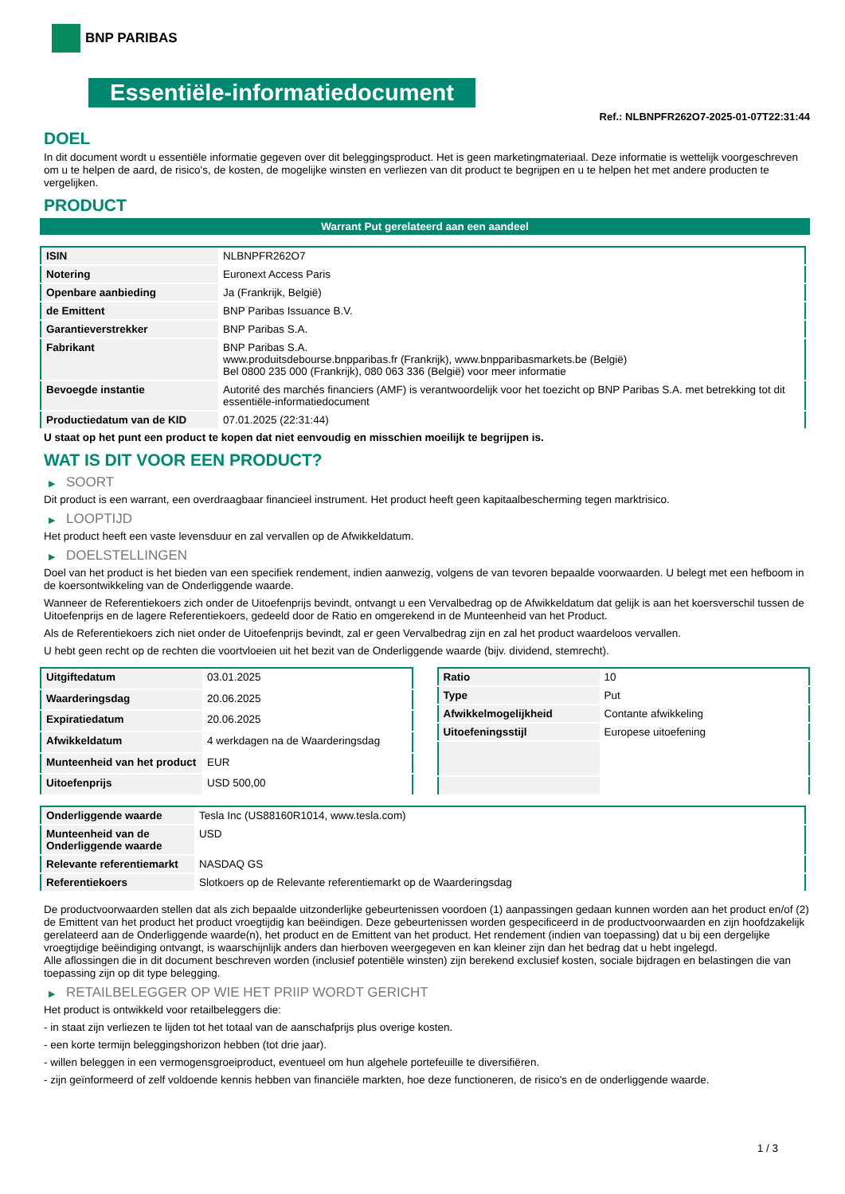BNP PARIBAS
Essentiële-informatiedocument
Ref.: NLBNPFR262O7-2025-01-07T22:31:44
DOEL
In dit document wordt u essentiële informatie gegeven over dit beleggingsproduct. Het is geen marketingmateriaal. Deze informatie is wettelijk voorgeschreven om u te helpen de aard, de risico's, de kosten, de mogelijke winsten en verliezen van dit product te begrijpen en u te helpen het met andere producten te vergelijken.
PRODUCT
Warrant Put gerelateerd aan een aandeel
| ISIN | NLBNPFR262O7 |
| Notering | Euronext Access Paris |
| Openbare aanbieding | Ja (Frankrijk, België) |
| de Emittent | BNP Paribas Issuance B.V. |
| Garantieverstrekker | BNP Paribas S.A. |
| Fabrikant | BNP Paribas S.A. www.produitsdebourse.bnpparibas.fr (Frankrijk), www.bnpparibasmarkets.be (België) Bel 0800 235 000 (Frankrijk), 080 063 336 (België) voor meer informatie |
| Bevoegde instantie | Autorité des marchés financiers (AMF) is verantwoordelijk voor het toezicht op BNP Paribas S.A. met betrekking tot dit essentiële-informatiedocument |
| Productiedatum van de KID | 07.01.2025 (22:31:44) |
U staat op het punt een product te kopen dat niet eenvoudig en misschien moeilijk te begrijpen is.
WAT IS DIT VOOR EEN PRODUCT?
▶ SOORT
Dit product is een warrant, een overdraagbaar financieel instrument. Het product heeft geen kapitaalbescherming tegen marktrisico.
▶ LOOPTIJD
Het product heeft een vaste levensduur en zal vervallen op de Afwikkeldatum.
▶ DOELSTELLINGEN
Doel van het product is het bieden van een specifiek rendement, indien aanwezig, volgens de van tevoren bepaalde voorwaarden. U belegt met een hefboom in de koersontwikkeling van de Onderliggende waarde.
Wanneer de Referentiekoers zich onder de Uitoefenprijs bevindt, ontvangt u een Vervalbedrag op de Afwikkeldatum dat gelijk is aan het koersverschil tussen de Uitoefenprijs en de lagere Referentiekoers, gedeeld door de Ratio en omgerekend in de Munteenheid van het Product.
Als de Referentiekoers zich niet onder de Uitoefenprijs bevindt, zal er geen Vervalbedrag zijn en zal het product waardeloos vervallen.
U hebt geen recht op de rechten die voortvloeien uit het bezit van de Onderliggende waarde (bijv. dividend, stemrecht).
| Uitgiftedatum | 03.01.2025 |
| Waarderingsdag | 20.06.2025 |
| Expiratiedatum | 20.06.2025 |
| Afwikkeldatum | 4 werkdagen na de Waarderingsdag |
| Munteenheid van het product | EUR |
| Uitoefenprijs | USD 500,00 |
| Ratio | 10 |
| Type | Put |
| Afwikkelmogelijkheid | Contante afwikkeling |
| Uitoefeningsstijl | Europese uitoefening |
| Onderliggende waarde | Tesla Inc (US88160R1014, www.tesla.com) |
| Munteenheid van de Onderliggende waarde | USD |
| Relevante referentiemarkt | NASDAQ GS |
| Referentiekoers | Slotkoers op de Relevante referentiemarkt op de Waarderingsdag |
De productvoorwaarden stellen dat als zich bepaalde uitzonderlijke gebeurtenissen voordoen (1) aanpassingen gedaan kunnen worden aan het product en/of (2) de Emittent van het product het product vroegtijdig kan beëindigen. Deze gebeurtenissen worden gespecificeerd in de productvoorwaarden en zijn hoofdzakelijk gerelateerd aan de Onderliggende waarde(n), het product en de Emittent van het product. Het rendement (indien van toepassing) dat u bij een dergelijke vroegtijdige beëindiging ontvangt, is waarschijnlijk anders dan hierboven weergegeven en kan kleiner zijn dan het bedrag dat u hebt ingelegd.
Alle aflossingen die in dit document beschreven worden (inclusief potentiële winsten) zijn berekend exclusief kosten, sociale bijdragen en belastingen die van toepassing zijn op dit type belegging.
▶ RETAILBELEGGER OP WIE HET PRIIP WORDT GERICHT
Het product is ontwikkeld voor retailbeleggers die:
- in staat zijn verliezen te lijden tot het totaal van de aanschafprijs plus overige kosten.
- een korte termijn beleggingshorizon hebben (tot drie jaar).
- willen beleggen in een vermogensgroeiproduct, eventueel om hun algehele portefeuille te diversifiëren.
- zijn geïnformeerd of zelf voldoende kennis hebben van financiële markten, hoe deze functioneren, de risico's en de onderliggende waarde.
1 / 3